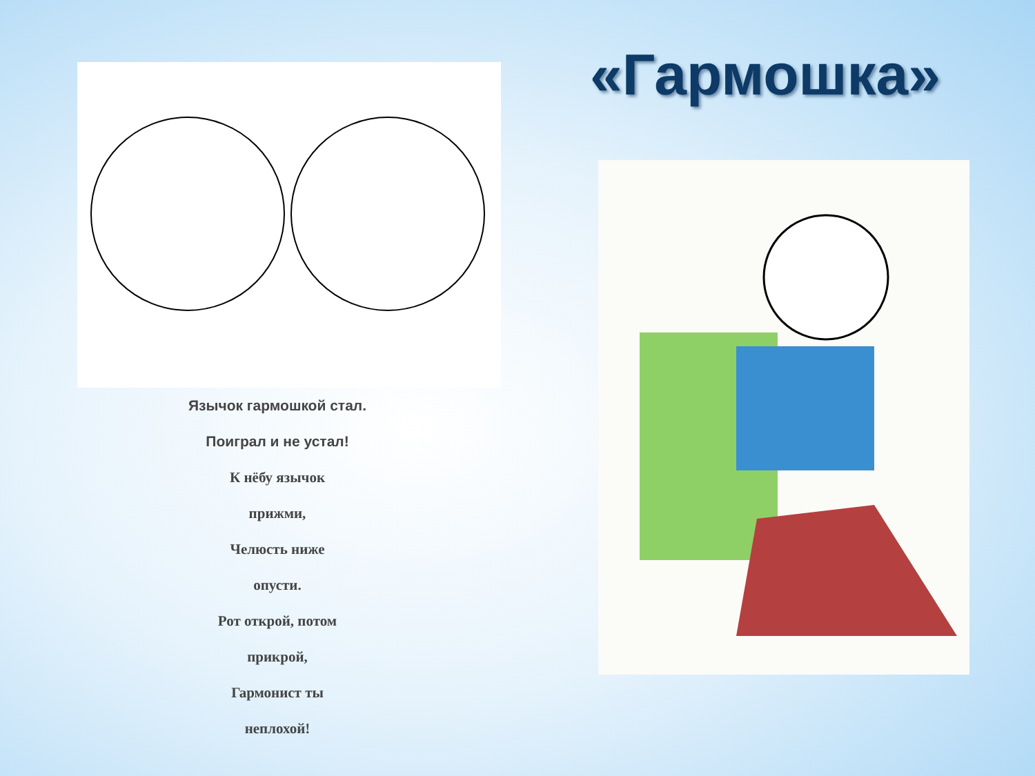Язычок гармошкой стал.
Поиграл и не устал!
К нёбу язычок
прижми,
Челюсть ниже
опусти.
Рот открой, потом
прикрой,
Гармонист ты
неплохой!
«Гармошка»